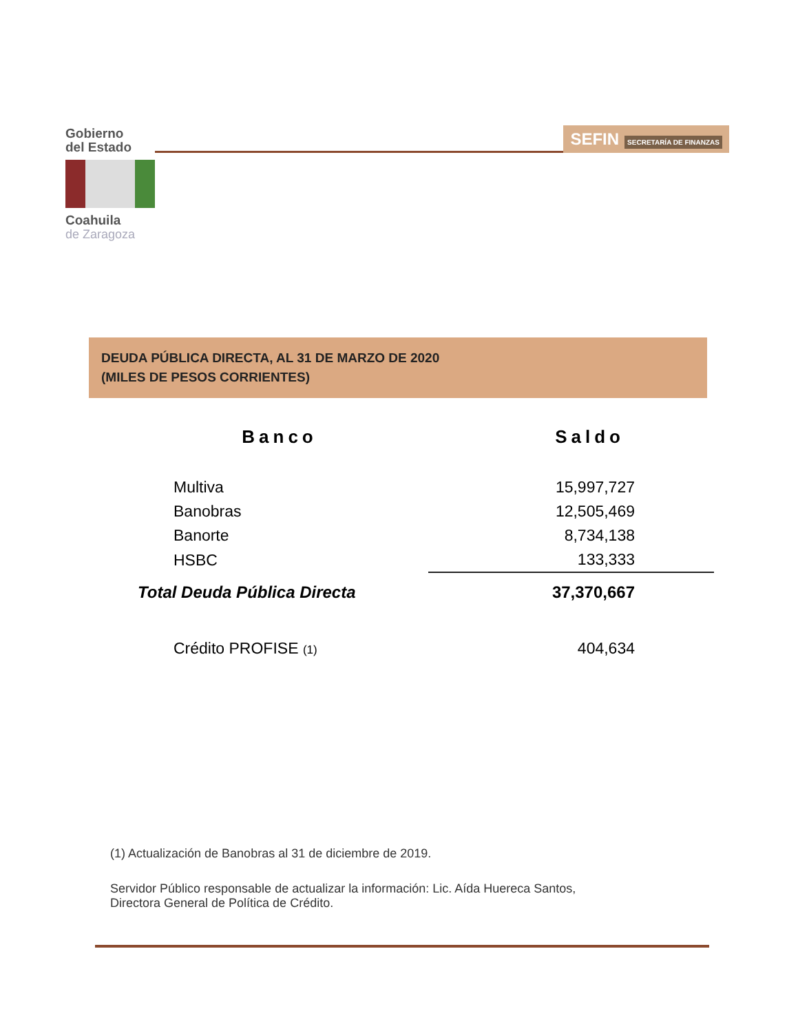Gobierno
del Estado
Coahuila
de Zaragoza
SEFIN SECRETARÍA DE FINANZAS
DEUDA PÚBLICA DIRECTA, AL 31 DE MARZO DE 2020
(MILES DE PESOS CORRIENTES)
| Banco | Saldo |
| --- | --- |
| Multiva | 15,997,727 |
| Banobras | 12,505,469 |
| Banorte | 8,734,138 |
| HSBC | 133,333 |
| Total Deuda Pública Directa | 37,370,667 |
| Crédito PROFISE (1) | 404,634 |
(1) Actualización de Banobras al 31 de diciembre de 2019.
Servidor Público responsable de actualizar la información: Lic. Aída Huereca Santos,
Directora General de Política de Crédito.